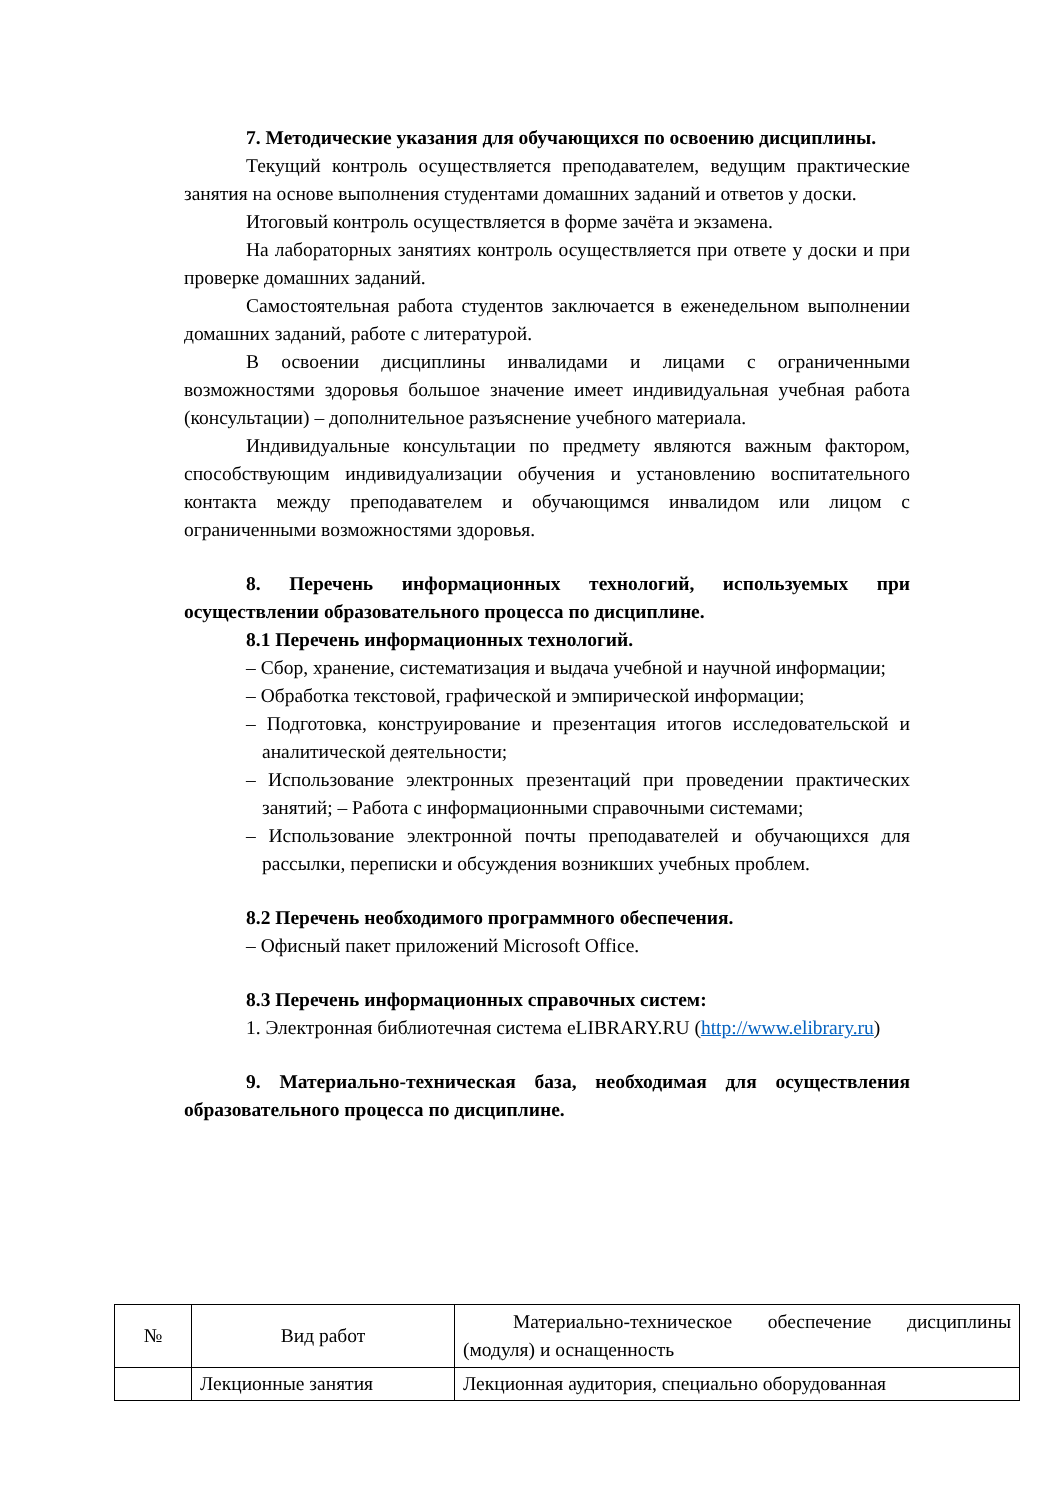7. Методические указания для обучающихся по освоению дисциплины.
Текущий контроль осуществляется преподавателем, ведущим практические занятия на основе выполнения студентами домашних заданий и ответов у доски.
Итоговый контроль осуществляется в форме зачёта и экзамена.
На лабораторных занятиях контроль осуществляется при ответе у доски и при проверке домашних заданий.
Самостоятельная работа студентов заключается в еженедельном выполнении домашних заданий, работе с литературой.
В освоении дисциплины инвалидами и лицами с ограниченными возможностями здоровья большое значение имеет индивидуальная учебная работа (консультации) – дополнительное разъяснение учебного материала.
Индивидуальные консультации по предмету являются важным фактором, способствующим индивидуализации обучения и установлению воспитательного контакта между преподавателем и обучающимся инвалидом или лицом с ограниченными возможностями здоровья.
8. Перечень информационных технологий, используемых при осуществлении образовательного процесса по дисциплине.
8.1 Перечень информационных технологий.
– Сбор, хранение, систематизация и выдача учебной и научной информации;
– Обработка текстовой, графической и эмпирической информации;
– Подготовка, конструирование и презентация итогов исследовательской и аналитической деятельности;
– Использование электронных презентаций при проведении практических занятий; – Работа с информационными справочными системами;
– Использование электронной почты преподавателей и обучающихся для рассылки, переписки и обсуждения возникших учебных проблем.
8.2 Перечень необходимого программного обеспечения.
– Офисный пакет приложений Microsoft Office.
8.3 Перечень информационных справочных систем:
1. Электронная библиотечная система eLIBRARY.RU (http://www.elibrary.ru)
9. Материально-техническая база, необходимая для осуществления образовательного процесса по дисциплине.
| № | Вид работ | Материально-техническое обеспечение дисциплины (модуля) и оснащенность |
| --- | --- | --- |
| | Лекционные занятия | Лекционная аудитория, специально оборудованная |